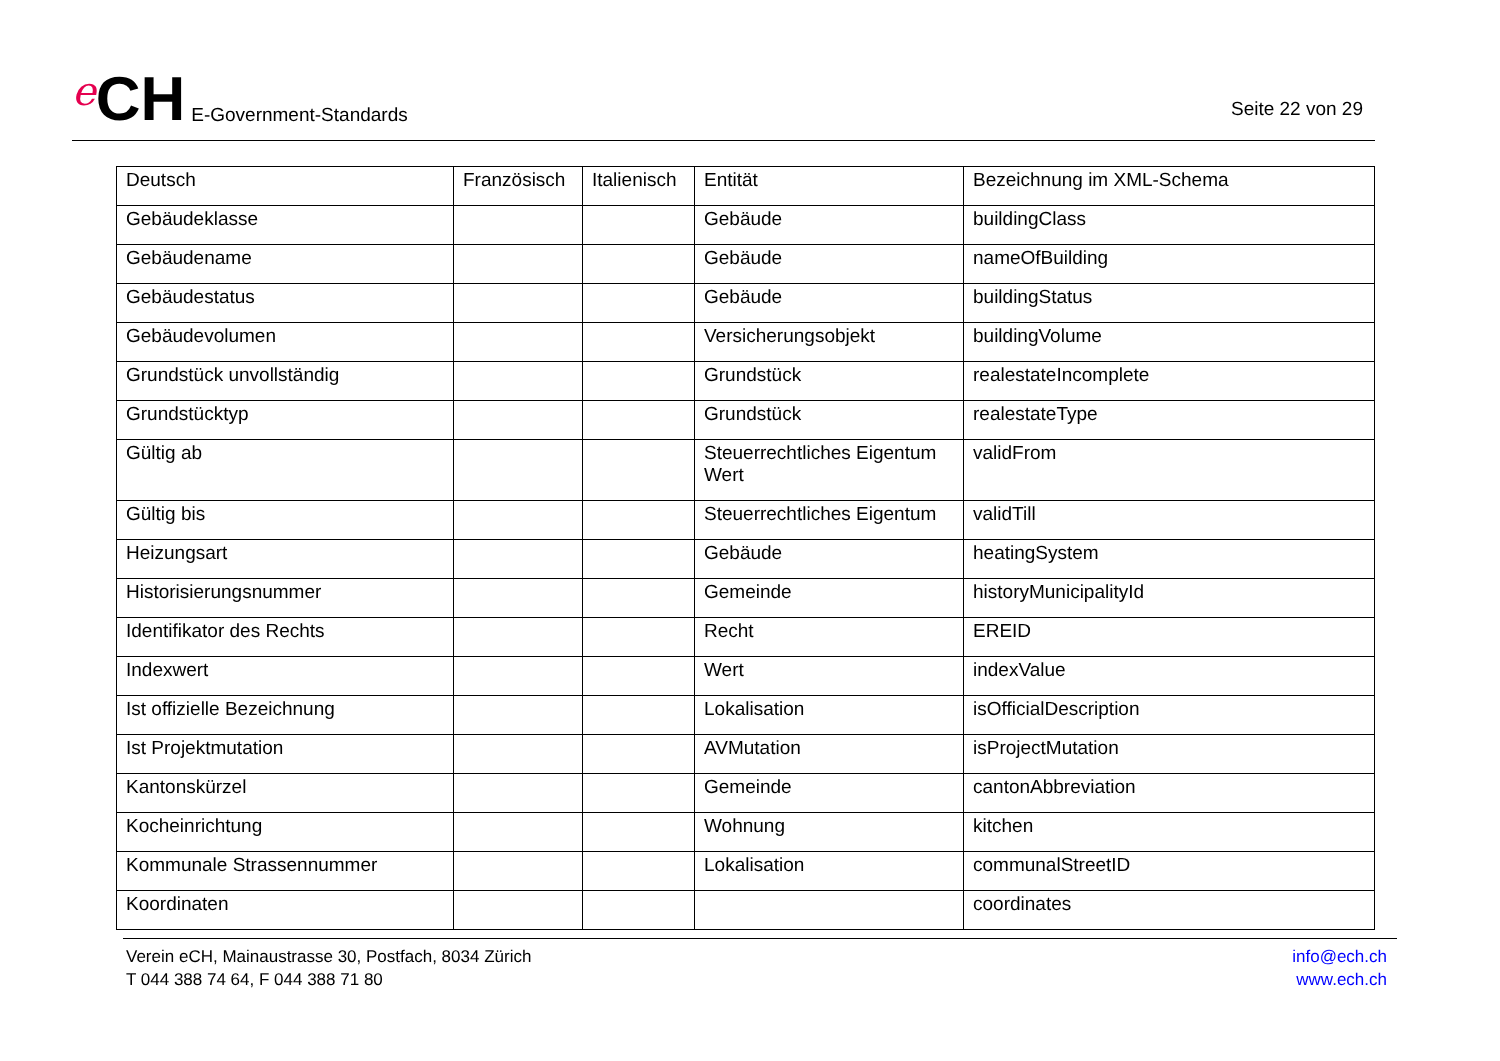e CH E-Government-Standards
Seite 22 von 29
| Deutsch | Französisch | Italienisch | Entität | Bezeichnung im XML-Schema |
| --- | --- | --- | --- | --- |
| Gebäudeklasse | | | Gebäude | buildingClass |
| Gebäudename | | | Gebäude | nameOfBuilding |
| Gebäudestatus | | | Gebäude | buildingStatus |
| Gebäudevolumen | | | Versicherungsobjekt | buildingVolume |
| Grundstück unvollständig | | | Grundstück | realestateIncomplete |
| Grundstücktyp | | | Grundstück | realestateType |
| Gültig ab | | | Steuerrechtliches Eigentum Wert | validFrom |
| Gültig bis | | | Steuerrechtliches Eigentum | validTill |
| Heizungsart | | | Gebäude | heatingSystem |
| Historisierungsnummer | | | Gemeinde | historyMunicipalityId |
| Identifikator des Rechts | | | Recht | EREID |
| Indexwert | | | Wert | indexValue |
| Ist offizielle Bezeichnung | | | Lokalisation | isOfficialDescription |
| Ist Projektmutation | | | AVMutation | isProjectMutation |
| Kantonskürzel | | | Gemeinde | cantonAbbreviation |
| Kocheinrichtung | | | Wohnung | kitchen |
| Kommunale Strassennummer | | | Lokalisation | communalStreetID |
| Koordinaten | | | | coordinates |
Verein eCH, Mainaustrasse 30, Postfach, 8034 Zürich
T 044 388 74 64, F 044 388 71 80
info@ech.ch
www.ech.ch